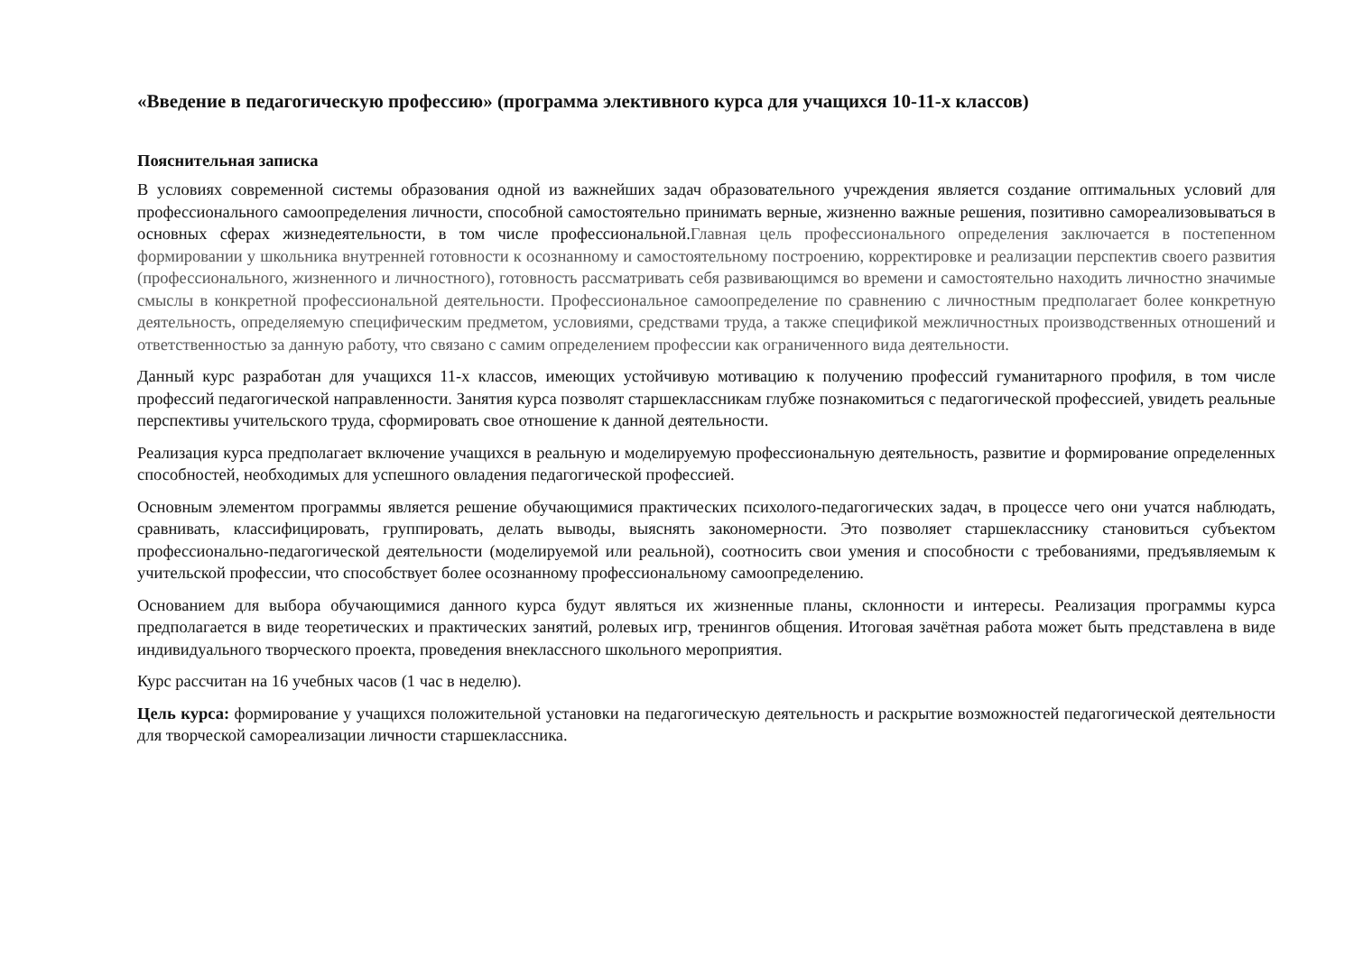«Введение в педагогическую профессию» (программа элективного курса для учащихся 10-11-х классов)
Пояснительная записка
В условиях современной системы образования одной из важнейших задач образовательного учреждения является создание оптимальных условий для профессионального самоопределения личности, способной самостоятельно принимать верные, жизненно важные решения, позитивно самореализовываться в основных сферах жизнедеятельности, в том числе профессиональной.Главная цель профессионального определения заключается в постепенном формировании у школьника внутренней готовности к осознанному и самостоятельному построению, корректировке и реализации перспектив своего развития (профессионального, жизненного и личностного), готовность рассматривать себя развивающимся во времени и самостоятельно находить личностно значимые смыслы в конкретной профессиональной деятельности. Профессиональное самоопределение по сравнению с личностным предполагает более конкретную деятельность, определяемую специфическим предметом, условиями, средствами труда, а также спецификой межличностных производственных отношений и ответственностью за данную работу, что связано с самим определением профессии как ограниченного вида деятельности.
Данный курс разработан для учащихся 11-х классов, имеющих устойчивую мотивацию к получению профессий гуманитарного профиля, в том числе профессий педагогической направленности. Занятия курса позволят старшеклассникам глубже познакомиться с педагогической профессией, увидеть реальные перспективы учительского труда, сформировать свое отношение к данной деятельности.
Реализация курса предполагает включение учащихся в реальную и моделируемую профессиональную деятельность, развитие и формирование определенных способностей, необходимых для успешного овладения педагогической профессией.
Основным элементом программы является решение обучающимися практических психолого-педагогических задач, в процессе чего они учатся наблюдать, сравнивать, классифицировать, группировать, делать выводы, выяснять закономерности. Это позволяет старшекласснику становиться субъектом профессионально-педагогической деятельности (моделируемой или реальной), соотносить свои умения и способности с требованиями, предъявляемым к учительской профессии, что способствует более осознанному профессиональному самоопределению.
Основанием для выбора обучающимися данного курса будут являться их жизненные планы, склонности и интересы. Реализация программы курса предполагается в виде теоретических и практических занятий, ролевых игр, тренингов общения. Итоговая зачётная работа может быть представлена в виде индивидуального творческого проекта, проведения внеклассного школьного мероприятия.
Курс рассчитан на 16 учебных часов (1 час в неделю).
Цель курса: формирование у учащихся положительной установки на педагогическую деятельность и раскрытие возможностей педагогической деятельности для творческой самореализации личности старшеклассника.